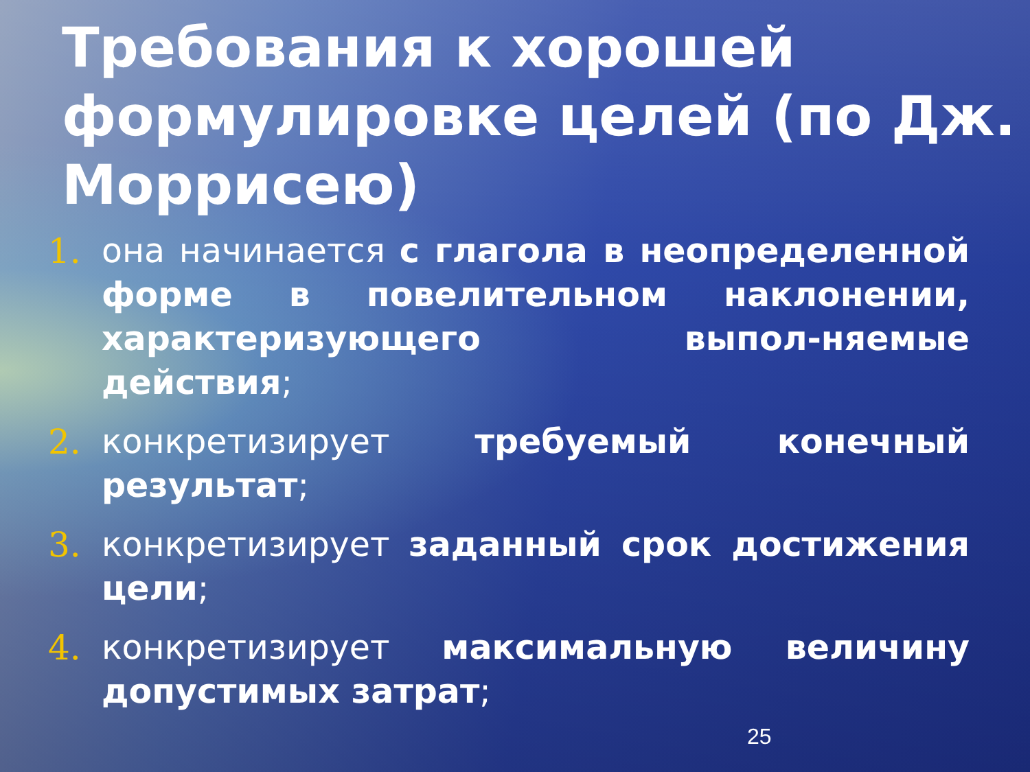Требования к хорошей формулировке целей (по Дж. Моррисею)
1. она начинается с глагола в неопределенной форме в повелительном наклонении, характеризующего выпол-няемые действия;
2. конкретизирует требуемый конечный результат;
3. конкретизирует заданный срок достижения цели;
4. конкретизирует максимальную величину допустимых затрат;
25